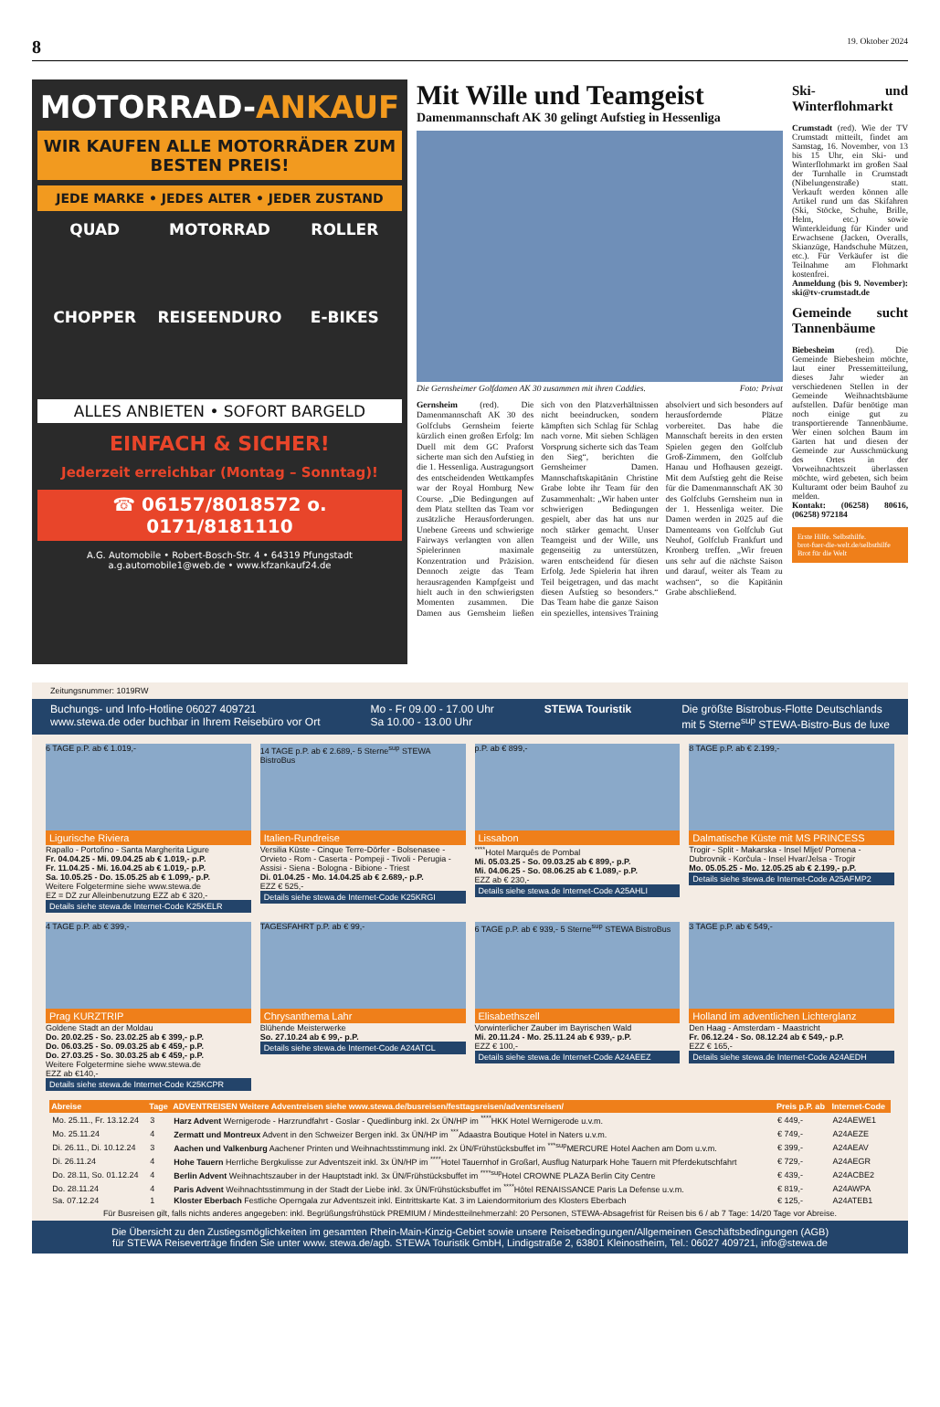8 19. Oktober 2024
MOTORRAD-ANKAUF
WIR KAUFEN ALLE MOTORRÄDER ZUM BESTEN PREIS!
JEDE MARKE • JEDES ALTER • JEDER ZUSTAND
QUAD
MOTORRAD
ROLLER
CHOPPER
REISEENDURO
E-BIKES
ALLES ANBIETEN • SOFORT BARGELD
EINFACH & SICHER!
Jederzeit erreichbar (Montag – Sonntag)!
☎ 06157/8018572 o. 0171/8181110
A.G. Automobile • Robert-Bosch-Str. 4 • 64319 Pfungstadt
a.g.automobile1@web.de • www.kfzankauf24.de
Mit Wille und Teamgeist
Damenmannschaft AK 30 gelingt Aufstieg in Hessenliga
Die Gernsheimer Golfdamen AK 30 zusammen mit ihren Caddies. Foto: Privat
Gernsheim (red). Die Damenmannschaft AK 30 des Golfclubs Gernsheim feierte kürzlich einen großen Erfolg: Im Duell mit dem GC Praforst sicherte man sich den Aufstieg in die 1. Hessenliga. Austragungsort des entscheidenden Wettkampfes war der Royal Homburg New Course. „Die Bedingungen auf dem Platz stellten das Team vor zusätzliche Herausforderungen. Unebene Greens und schwierige Fairways verlangten von allen Spielerinnen maximale Konzentration und Präzision. Dennoch zeigte das Team herausragenden Kampfgeist und hielt auch in den schwierigsten Momenten zusammen. Die Damen aus Gernsheim ließen sich von den Platzverhältnissen nicht beeindrucken, sondern kämpften sich Schlag für Schlag nach vorne. Mit sieben Schlägen Vorsprung sicherte sich das Team den Sieg“, berichten die Gernsheimer Damen. Mannschaftskapitänin Christine Grabe lobte ihr Team für den Zusammenhalt: „Wir haben unter schwierigen Bedingungen gespielt, aber das hat uns nur noch stärker gemacht. Unser Teamgeist und der Wille, uns gegenseitig zu unterstützen, waren entscheidend für diesen Erfolg. Jede Spielerin hat ihren Teil beigetragen, und das macht diesen Aufstieg so besonders.“ Das Team habe die ganze Saison ein spezielles, intensives Training absolviert und sich besonders auf herausfordernde Plätze vorbereitet. Das habe die Mannschaft bereits in den ersten Spielen gegen den Golfclub Groß-Zimmern, den Golfclub Hanau und Hofhausen gezeigt. Mit dem Aufstieg geht die Reise für die Damenmannschaft AK 30 des Golfclubs Gernsheim nun in der 1. Hessenliga weiter. Die Damen werden in 2025 auf die Damenteams von Golfclub Gut Neuhof, Golfclub Frankfurt und Kronberg treffen. „Wir freuen uns sehr auf die nächste Saison und darauf, weiter als Team zu wachsen“, so die Kapitänin Grabe abschließend.
Ski- und Winterflohmarkt
Crumstadt (red). Wie der TV Crumstadt mitteilt, findet am Samstag, 16. November, von 13 bis 15 Uhr, ein Ski- und Winterflohmarkt im großen Saal der Turnhalle in Crumstadt (Nibelungenstraße) statt. Verkauft werden können alle Artikel rund um das Skifahren (Ski, Stöcke, Schuhe, Brille, Helm, etc.) sowie Winterkleidung für Kinder und Erwachsene (Jacken, Overalls, Skianzüge, Handschuhe Mützen, etc.). Für Verkäufer ist die Teilnahme am Flohmarkt kostenfrei.
Anmeldung (bis 9. November): ski@tv-crumstadt.de
Gemeinde sucht Tannenbäume
Biebesheim (red). Die Gemeinde Biebesheim möchte, laut einer Pressemitteilung, dieses Jahr wieder an verschiedenen Stellen in der Gemeinde Weihnachtsbäume aufstellen. Dafür benötige man noch einige gut zu transportierende Tannenbäume. Wer einen solchen Baum im Garten hat und diesen der Gemeinde zur Ausschmückung des Ortes in der Vorweihnachtszeit überlassen möchte, wird gebeten, sich beim Kulturamt oder beim Bauhof zu melden.
Kontakt: (06258) 80616, (06258) 972184
Erste Hilfe. Selbsthilfe.
brot-fuer-die-welt.de/selbsthilfe Brot für die Welt
Zeitungsnummer: 1019RW
Buchungs- und Info-Hotline 06027 409721
www.stewa.de oder buchbar in Ihrem Reisebüro vor Ort Mo - Fr 09.00 - 17.00 Uhr
Sa 10.00 - 13.00 Uhr STEWA Touristik Die größte Bistrobus-Flotte Deutschlands
mit 5 Sterne<sup>sup</sup> STEWA-Bistro-Bus de luxe
6 TAGE p.P. ab € 1.019,-
Ligurische Riviera
Rapallo - Portofino - Santa Margherita Ligure
Fr. 04.04.25 - Mi. 09.04.25 ab € 1.019,- p.P.
Fr. 11.04.25 - Mi. 16.04.25 ab € 1.019,- p.P.
Sa. 10.05.25 - Do. 15.05.25 ab € 1.099,- p.P.
Weitere Folgetermine siehe www.stewa.de
EZ = DZ zur Alleinbenutzung EZZ ab € 320,-
Details siehe stewa.de Internet-Code K25KELR
14 TAGE p.P. ab € 2.689,- 5 Sterne<sup>sup</sup> STEWA BistroBus
Italien-Rundreise
Versilia Küste - Cinque Terre-Dörfer - Bolsenasee - Orvieto - Rom - Caserta - Pompeji - Tivoli - Perugia - Assisi - Siena - Bologna - Bibione - Triest
Di. 01.04.25 - Mo. 14.04.25 ab € 2.689,- p.P.
EZZ € 525,-
Details siehe stewa.de Internet-Code K25KRGI
p.P. ab € 899,-
Lissabon
<sup>****</sup>Hotel Marquês de Pombal
Mi. 05.03.25 - So. 09.03.25 ab € 899,- p.P.
Mi. 04.06.25 - So. 08.06.25 ab € 1.089,- p.P.
EZZ ab € 230,-
Details siehe stewa.de Internet-Code A25AHLI
8 TAGE p.P. ab € 2.199,-
Dalmatische Küste mit MS PRINCESS
Trogir - Split - Makarska - Insel Mljet/ Pomena - Dubrovnik - Korčula - Insel Hvar/Jelsa - Trogir
Mo. 05.05.25 - Mo. 12.05.25 ab € 2.199,- p.P.
Details siehe stewa.de Internet-Code A25AFMP2
4 TAGE p.P. ab € 399,-
Prag KURZTRIP
Goldene Stadt an der Moldau
Do. 20.02.25 - So. 23.02.25 ab € 399,- p.P.
Do. 06.03.25 - So. 09.03.25 ab € 459,- p.P.
Do. 27.03.25 - So. 30.03.25 ab € 459,- p.P.
Weitere Folgetermine siehe www.stewa.de
EZZ ab €140,-
Details siehe stewa.de Internet-Code K25KCPR
TAGESFAHRT p.P. ab € 99,-
Chrysanthema Lahr
Blühende Meisterwerke
So. 27.10.24 ab € 99,- p.P.
Details siehe stewa.de Internet-Code A24ATCL
6 TAGE p.P. ab € 939,- 5 Sterne<sup>sup</sup> STEWA BistroBus
Elisabethszell
Vorwinterlicher Zauber im Bayrischen Wald
Mi. 20.11.24 - Mo. 25.11.24 ab € 939,- p.P.
EZZ € 100,-
Details siehe stewa.de Internet-Code A24AEEZ
3 TAGE p.P. ab € 549,-
Holland im adventlichen Lichterglanz
Den Haag - Amsterdam - Maastricht
Fr. 06.12.24 - So. 08.12.24 ab € 549,- p.P.
EZZ € 165,-
Details siehe stewa.de Internet-Code A24AEDH
| Abreise | Tage | ADVENTREISEN Weitere Adventreisen siehe www.stewa.de/busreisen/festtagsreisen/adventsreisen/ | Preis p.P. ab | Internet-Code |
| --- | --- | --- | --- | --- |
| Mo. 25.11., Fr. 13.12.24 | 3 | Harz Advent Wernigerode - Harzrundfahrt - Goslar - Quedlinburg inkl. 2x ÜN/HP im <sup>****</sup>HKK Hotel Wernigerode u.v.m. | € 449,- | A24AEWE1 |
| Mo. 25.11.24 | 4 | Zermatt und Montreux Advent in den Schweizer Bergen inkl. 3x ÜN/HP im <sup>***</sup>Adaastra Boutique Hotel in Naters u.v.m. | € 749,- | A24AEZE |
| Di. 26.11., Di. 10.12.24 | 3 | Aachen und Valkenburg Aachener Printen und Weihnachtsstimmung inkl. 2x ÜN/Frühstücksbuffet im <sup>***sup</sup>MERCURE Hotel Aachen am Dom u.v.m. | € 399,- | A24AEAV |
| Di. 26.11.24 | 4 | Hohe Tauern Herrliche Bergkulisse zur Adventszeit inkl. 3x ÜN/HP im <sup>****</sup>Hotel Tauernhof in Großarl, Ausflug Naturpark Hohe Tauern mit Pferdekutschfahrt | € 729,- | A24AEGR |
| Do. 28.11, So. 01.12.24 | 4 | Berlin Advent Weihnachtszauber in der Hauptstadt inkl. 3x ÜN/Frühstücksbuffet im <sup>****sup</sup>Hotel CROWNE PLAZA Berlin City Centre | € 439,- | A24ACBE2 |
| Do. 28.11.24 | 4 | Paris Advent Weihnachtsstimmung in der Stadt der Liebe inkl. 3x ÜN/Frühstücksbuffet im <sup>****</sup>Hôtel RENAISSANCE Paris La Defense u.v.m. | € 819,- | A24AWPA |
| Sa. 07.12.24 | 1 | Kloster Eberbach Festliche Operngala zur Adventszeit inkl. Eintrittskarte Kat. 3 im Laiendormitorium des Klosters Eberbach | € 125,- | A24ATEB1 |
Für Busreisen gilt, falls nichts anderes angegeben: inkl. Begrüßungsfrühstück PREMIUM / Mindestteilnehmerzahl: 20 Personen, STEWA-Absagefrist für Reisen bis 6 / ab 7 Tage: 14/20 Tage vor Abreise.
Die Übersicht zu den Zustiegsmöglichkeiten im gesamten Rhein-Main-Kinzig-Gebiet sowie unsere Reisebedingungen/Allgemeinen Geschäftsbedingungen (AGB)
für STEWA Reiseverträge finden Sie unter www. stewa.de/agb. STEWA Touristik GmbH, Lindigstraße 2, 63801 Kleinostheim, Tel.: 06027 409721, info@stewa.de